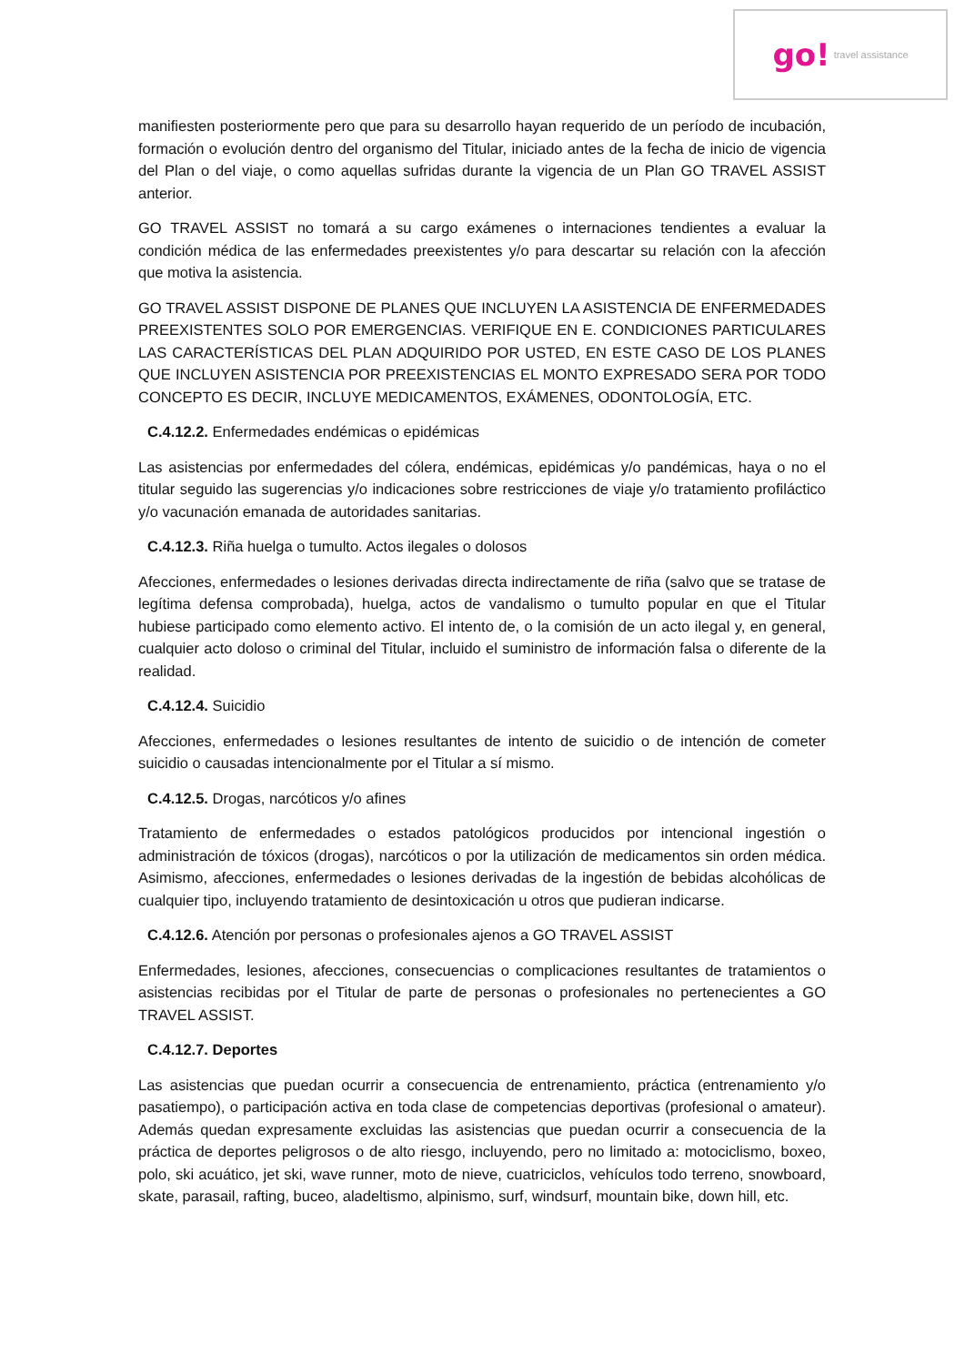go! travel assistance
manifiesten posteriormente pero que para su desarrollo hayan requerido de un período de incubación, formación o evolución dentro del organismo del Titular, iniciado antes de la fecha de inicio de vigencia del Plan o del viaje, o como aquellas sufridas durante la vigencia de un Plan GO TRAVEL ASSIST anterior.
GO TRAVEL ASSIST no tomará a su cargo exámenes o internaciones tendientes a evaluar la condición médica de las enfermedades preexistentes y/o para descartar su relación con la afección que motiva la asistencia.
GO TRAVEL ASSIST DISPONE DE PLANES QUE INCLUYEN LA ASISTENCIA DE ENFERMEDADES PREEXISTENTES SOLO POR EMERGENCIAS. VERIFIQUE EN E. CONDICIONES PARTICULARES LAS CARACTERÍSTICAS DEL PLAN ADQUIRIDO POR USTED, EN ESTE CASO DE LOS PLANES QUE INCLUYEN ASISTENCIA POR PREEXISTENCIAS EL MONTO EXPRESADO SERA POR TODO CONCEPTO ES DECIR, INCLUYE MEDICAMENTOS, EXÁMENES, ODONTOLOGÍA, ETC.
C.4.12.2. Enfermedades endémicas o epidémicas
Las asistencias por enfermedades del cólera, endémicas, epidémicas y/o pandémicas, haya o no el titular seguido las sugerencias y/o indicaciones sobre restricciones de viaje y/o tratamiento profiláctico y/o vacunación emanada de autoridades sanitarias.
C.4.12.3. Riña huelga o tumulto. Actos ilegales o dolosos
Afecciones, enfermedades o lesiones derivadas directa indirectamente de riña (salvo que se tratase de legítima defensa comprobada), huelga, actos de vandalismo o tumulto popular en que el Titular hubiese participado como elemento activo. El intento de, o la comisión de un acto ilegal y, en general, cualquier acto doloso o criminal del Titular, incluido el suministro de información falsa o diferente de la realidad.
C.4.12.4. Suicidio
Afecciones, enfermedades o lesiones resultantes de intento de suicidio o de intención de cometer suicidio o causadas intencionalmente por el Titular a sí mismo.
C.4.12.5. Drogas, narcóticos y/o afines
Tratamiento de enfermedades o estados patológicos producidos por intencional ingestión o administración de tóxicos (drogas), narcóticos o por la utilización de medicamentos sin orden médica. Asimismo, afecciones, enfermedades o lesiones derivadas de la ingestión de bebidas alcohólicas de cualquier tipo, incluyendo tratamiento de desintoxicación u otros que pudieran indicarse.
C.4.12.6. Atención por personas o profesionales ajenos a GO TRAVEL ASSIST
Enfermedades, lesiones, afecciones, consecuencias o complicaciones resultantes de tratamientos o asistencias recibidas por el Titular de parte de personas o profesionales no pertenecientes a GO TRAVEL ASSIST.
C.4.12.7. Deportes
Las asistencias que puedan ocurrir a consecuencia de entrenamiento, práctica (entrenamiento y/o pasatiempo), o participación activa en toda clase de competencias deportivas (profesional o amateur). Además quedan expresamente excluidas las asistencias que puedan ocurrir a consecuencia de la práctica de deportes peligrosos o de alto riesgo, incluyendo, pero no limitado a: motociclismo, boxeo, polo, ski acuático, jet ski, wave runner, moto de nieve, cuatriciclos, vehículos todo terreno, snowboard, skate, parasail, rafting, buceo, aladeltismo, alpinismo, surf, windsurf, mountain bike, down hill, etc.